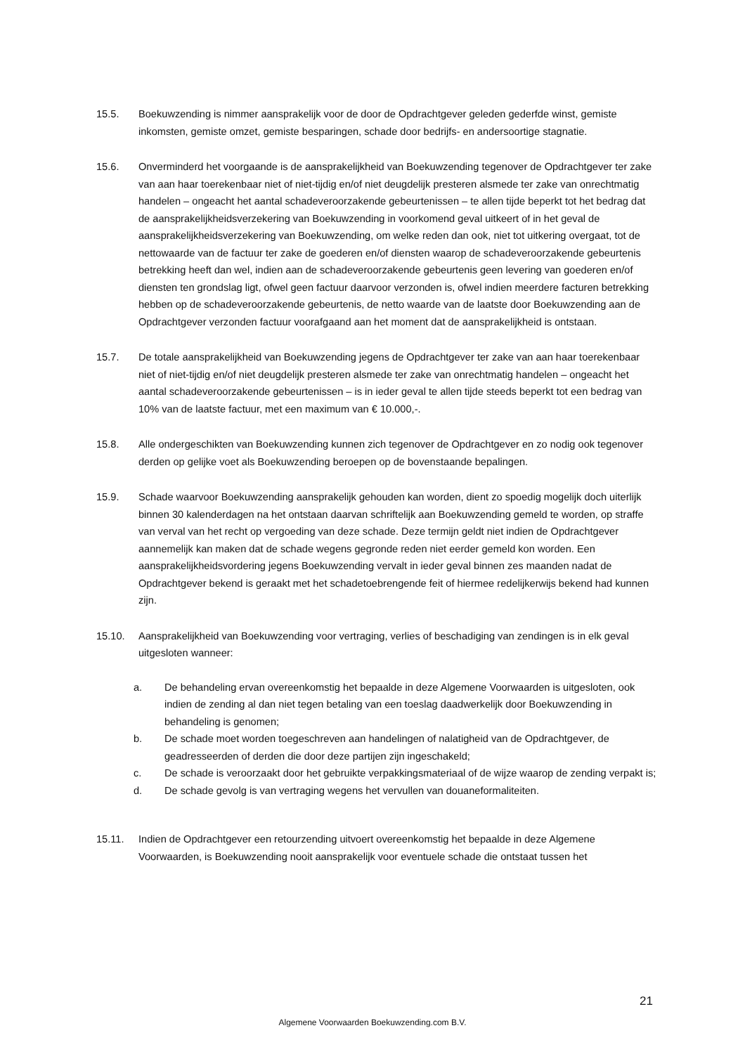15.5. Boekuwzending is nimmer aansprakelijk voor de door de Opdrachtgever geleden gederfde winst, gemiste inkomsten, gemiste omzet, gemiste besparingen, schade door bedrijfs- en andersoortige stagnatie.
15.6. Onverminderd het voorgaande is de aansprakelijkheid van Boekuwzending tegenover de Opdrachtgever ter zake van aan haar toerekenbaar niet of niet-tijdig en/of niet deugdelijk presteren alsmede ter zake van onrechtmatig handelen – ongeacht het aantal schadeveroorzakende gebeurtenissen – te allen tijde beperkt tot het bedrag dat de aansprakelijkheidsverzekering van Boekuwzending in voorkomend geval uitkeert of in het geval de aansprakelijkheidsverzekering van Boekuwzending, om welke reden dan ook, niet tot uitkering overgaat, tot de nettowaarde van de factuur ter zake de goederen en/of diensten waarop de schadeveroorzakende gebeurtenis betrekking heeft dan wel, indien aan de schadeveroorzakende gebeurtenis geen levering van goederen en/of diensten ten grondslag ligt, ofwel geen factuur daarvoor verzonden is, ofwel indien meerdere facturen betrekking hebben op de schadeveroorzakende gebeurtenis, de netto waarde van de laatste door Boekuwzending aan de Opdrachtgever verzonden factuur voorafgaand aan het moment dat de aansprakelijkheid is ontstaan.
15.7. De totale aansprakelijkheid van Boekuwzending jegens de Opdrachtgever ter zake van aan haar toerekenbaar niet of niet-tijdig en/of niet deugdelijk presteren alsmede ter zake van onrechtmatig handelen – ongeacht het aantal schadeveroorzakende gebeurtenissen – is in ieder geval te allen tijde steeds beperkt tot een bedrag van 10% van de laatste factuur, met een maximum van € 10.000,-.
15.8. Alle ondergeschikten van Boekuwzending kunnen zich tegenover de Opdrachtgever en zo nodig ook tegenover derden op gelijke voet als Boekuwzending beroepen op de bovenstaande bepalingen.
15.9. Schade waarvoor Boekuwzending aansprakelijk gehouden kan worden, dient zo spoedig mogelijk doch uiterlijk binnen 30 kalenderdagen na het ontstaan daarvan schriftelijk aan Boekuwzending gemeld te worden, op straffe van verval van het recht op vergoeding van deze schade. Deze termijn geldt niet indien de Opdrachtgever aannemelijk kan maken dat de schade wegens gegronde reden niet eerder gemeld kon worden. Een aansprakelijkheidsvordering jegens Boekuwzending vervalt in ieder geval binnen zes maanden nadat de Opdrachtgever bekend is geraakt met het schadetoebrengende feit of hiermee redelijkerwijs bekend had kunnen zijn.
15.10. Aansprakelijkheid van Boekuwzending voor vertraging, verlies of beschadiging van zendingen is in elk geval uitgesloten wanneer:
a. De behandeling ervan overeenkomstig het bepaalde in deze Algemene Voorwaarden is uitgesloten, ook indien de zending al dan niet tegen betaling van een toeslag daadwerkelijk door Boekuwzending in behandeling is genomen;
b. De schade moet worden toegeschreven aan handelingen of nalatigheid van de Opdrachtgever, de geadresseerden of derden die door deze partijen zijn ingeschakeld;
c. De schade is veroorzaakt door het gebruikte verpakkingsmateriaal of de wijze waarop de zending verpakt is;
d. De schade gevolg is van vertraging wegens het vervullen van douaneformaliteiten.
15.11. Indien de Opdrachtgever een retourzending uitvoert overeenkomstig het bepaalde in deze Algemene Voorwaarden, is Boekuwzending nooit aansprakelijk voor eventuele schade die ontstaat tussen het
21
Algemene Voorwaarden Boekuwzending.com B.V.